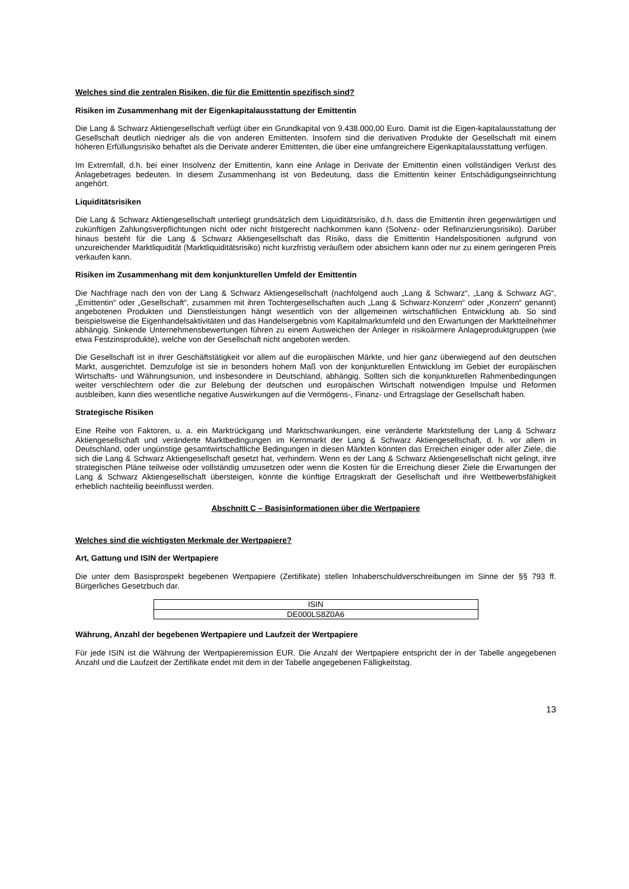Welches sind die zentralen Risiken, die für die Emittentin spezifisch sind?
Risiken im Zusammenhang mit der Eigenkapitalausstattung der Emittentin
Die Lang & Schwarz Aktiengesellschaft verfügt über ein Grundkapital von 9.438.000,00 Euro. Damit ist die Eigen-kapitalausstattung der Gesellschaft deutlich niedriger als die von anderen Emittenten. Insofern sind die derivativen Produkte der Gesellschaft mit einem höheren Erfüllungsrisiko behaftet als die Derivate anderer Emittenten, die über eine umfangreichere Eigenkapitalausstattung verfügen.
Im Extremfall, d.h. bei einer Insolvenz der Emittentin, kann eine Anlage in Derivate der Emittentin einen vollständigen Verlust des Anlagebetrages bedeuten. In diesem Zusammenhang ist von Bedeutung, dass die Emittentin keiner Entschädigungseinrichtung angehört.
Liquiditätsrisiken
Die Lang & Schwarz Aktiengesellschaft unterliegt grundsätzlich dem Liquiditätsrisiko, d.h. dass die Emittentin ihren gegenwärtigen und zukünftigen Zahlungsverpflichtungen nicht oder nicht fristgerecht nachkommen kann (Solvenz- oder Refinanzierungsrisiko). Darüber hinaus besteht für die Lang & Schwarz Aktiengesellschaft das Risiko, dass die Emittentin Handelspositionen aufgrund von unzureichender Marktliquidität (Marktliquiditätsrisiko) nicht kurzfristig veräußern oder absichern kann oder nur zu einem geringeren Preis verkaufen kann.
Risiken im Zusammenhang mit dem konjunkturellen Umfeld der Emittentin
Die Nachfrage nach den von der Lang & Schwarz Aktiengesellschaft (nachfolgend auch „Lang & Schwarz“, „Lang & Schwarz AG“, „Emittentin“ oder „Gesellschaft“, zusammen mit ihren Tochtergesellschaften auch „Lang & Schwarz-Konzern“ oder „Konzern“ genannt) angebotenen Produkten und Dienstleistungen hängt wesentlich von der allgemeinen wirtschaftlichen Entwicklung ab. So sind beispielsweise die Eigenhandelsaktivitäten und das Handelsergebnis vom Kapitalmarktumfeld und den Erwartungen der Marktteilnehmer abhängig. Sinkende Unternehmensbewertungen führen zu einem Ausweichen der Anleger in risikoärmere Anlageproduktgruppen (wie etwa Festzinsprodukte), welche von der Gesellschaft nicht angeboten werden.
Die Gesellschaft ist in ihrer Geschäftstätigkeit vor allem auf die europäischen Märkte, und hier ganz überwiegend auf den deutschen Markt, ausgerichtet. Demzufolge ist sie in besonders hohem Maß von der konjunkturellen Entwicklung im Gebiet der europäischen Wirtschafts- und Währungsunion, und insbesondere in Deutschland, abhängig. Sollten sich die konjunkturellen Rahmenbedingungen weiter verschlechtern oder die zur Belebung der deutschen und europäischen Wirtschaft notwendigen Impulse und Reformen ausbleiben, kann dies wesentliche negative Auswirkungen auf die Vermögens-, Finanz- und Ertragslage der Gesellschaft haben.
Strategische Risiken
Eine Reihe von Faktoren, u. a. ein Marktrückgang und Marktschwankungen, eine veränderte Marktstellung der Lang & Schwarz Aktiengesellschaft und veränderte Marktbedingungen im Kernmarkt der Lang & Schwarz Aktiengesellschaft, d. h. vor allem in Deutschland, oder ungünstige gesamtwirtschaftliche Bedingungen in diesen Märkten könnten das Erreichen einiger oder aller Ziele, die sich die Lang & Schwarz Aktiengesellschaft gesetzt hat, verhindern. Wenn es der Lang & Schwarz Aktiengesellschaft nicht gelingt, ihre strategischen Pläne teilweise oder vollständig umzusetzen oder wenn die Kosten für die Erreichung dieser Ziele die Erwartungen der Lang & Schwarz Aktiengesellschaft übersteigen, könnte die künftige Ertragskraft der Gesellschaft und ihre Wettbewerbsfähigkeit erheblich nachteilig beeinflusst werden.
Abschnitt C – Basisinformationen über die Wertpapiere
Welches sind die wichtigsten Merkmale der Wertpapiere?
Art, Gattung und ISIN der Wertpapiere
Die unter dem Basisprospekt begebenen Wertpapiere (Zertifikate) stellen Inhaberschuldverschreibungen im Sinne der §§ 793 ff. Bürgerliches Gesetzbuch dar.
| ISIN |
| DE000LS8Z0A6 |
Währung, Anzahl der begebenen Wertpapiere und Laufzeit der Wertpapiere
Für jede ISIN ist die Währung der Wertpapieremission EUR. Die Anzahl der Wertpapiere entspricht der in der Tabelle angegebenen Anzahl und die Laufzeit der Zertifikate endet mit dem in der Tabelle angegebenen Fälligkeitstag.
13